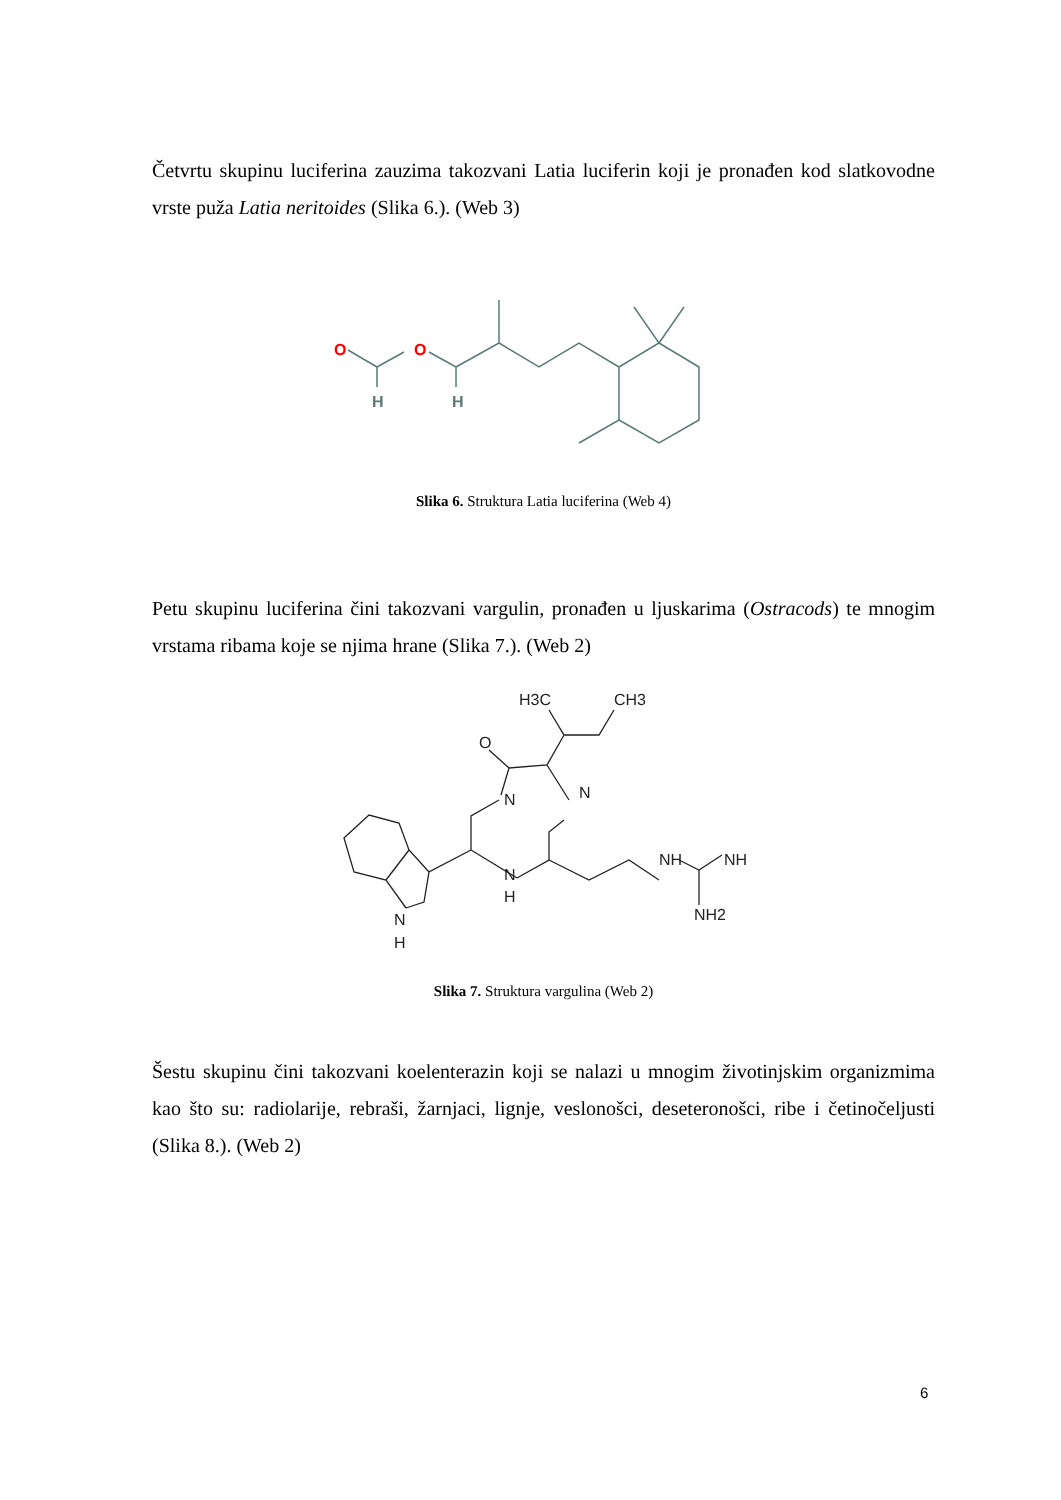Četvrtu skupinu luciferina zauzima takozvani Latia luciferin koji je pronađen kod slatkovodne vrste puža Latia neritoides (Slika 6.). (Web 3)
O
O
H
H
Slika 6. Struktura Latia luciferina (Web 4)
Petu skupinu luciferina čini takozvani vargulin, pronađen u ljuskarima (Ostracods) te mnogim vrstama ribama koje se njima hrane (Slika 7.). (Web 2)
H3C
CH3
O
N
N
N
H
NH
NH
NH2
N
H
Slika 7. Struktura vargulina (Web 2)
Šestu skupinu čini takozvani koelenterazin koji se nalazi u mnogim životinjskim organizmima kao što su: radiolarije, rebraši, žarnjaci, lignje, veslonošci, deseteronošci, ribe i četinočeljusti (Slika 8.). (Web 2)
6